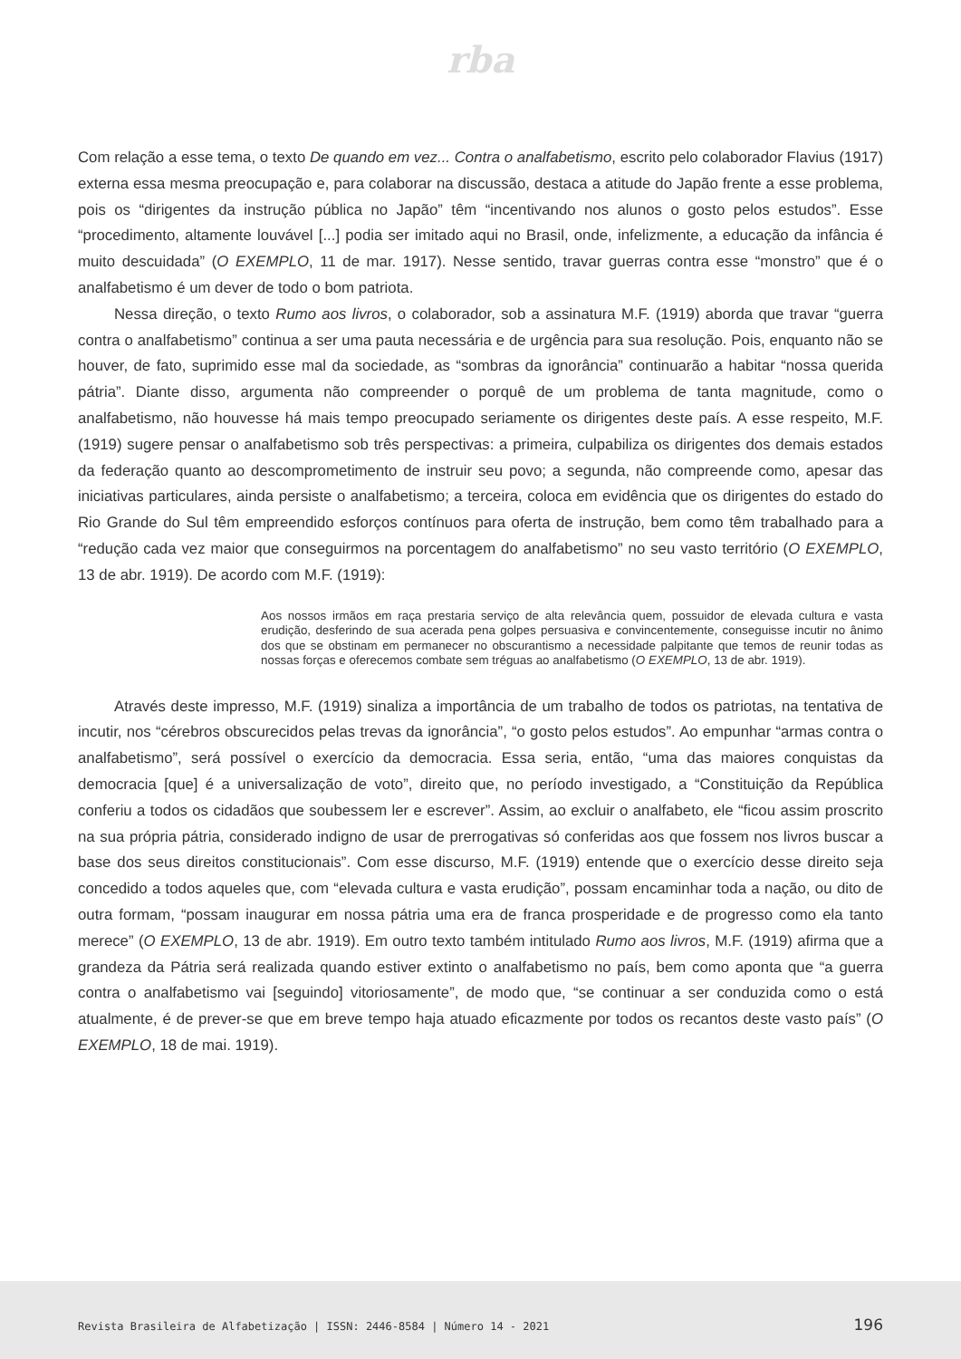rba
Com relação a esse tema, o texto De quando em vez... Contra o analfabetismo, escrito pelo colaborador Flavius (1917) externa essa mesma preocupação e, para colaborar na discussão, destaca a atitude do Japão frente a esse problema, pois os “dirigentes da instrução pública no Japão” têm “incentivando nos alunos o gosto pelos estudos”. Esse “procedimento, altamente louvável [...] podia ser imitado aqui no Brasil, onde, infelizmente, a educação da infância é muito descuidada” (O EXEMPLO, 11 de mar. 1917). Nesse sentido, travar guerras contra esse “monstro” que é o analfabetismo é um dever de todo o bom patriota.
Nessa direção, o texto Rumo aos livros, o colaborador, sob a assinatura M.F. (1919) aborda que travar “guerra contra o analfabetismo” continua a ser uma pauta necessária e de urgência para sua resolução. Pois, enquanto não se houver, de fato, suprimido esse mal da sociedade, as “sombras da ignorância” continuarão a habitar “nossa querida pátria”. Diante disso, argumenta não compreender o porquê de um problema de tanta magnitude, como o analfabetismo, não houvesse há mais tempo preocupado seriamente os dirigentes deste país. A esse respeito, M.F. (1919) sugere pensar o analfabetismo sob três perspectivas: a primeira, culpabiliza os dirigentes dos demais estados da federação quanto ao descomprometimento de instruir seu povo; a segunda, não compreende como, apesar das iniciativas particulares, ainda persiste o analfabetismo; a terceira, coloca em evidência que os dirigentes do estado do Rio Grande do Sul têm empreendido esforços contínuos para oferta de instrução, bem como têm trabalhado para a “redução cada vez maior que conseguirmos na porcentagem do analfabetismo” no seu vasto território (O EXEMPLO, 13 de abr. 1919). De acordo com M.F. (1919):
Aos nossos irmãos em raça prestaria serviço de alta relevância quem, possuidor de elevada cultura e vasta erudição, desferindo de sua acerada pena golpes persuasiva e convincentemente, conseguisse incutir no ânimo dos que se obstinam em permanecer no obscurantismo a necessidade palpitante que temos de reunir todas as nossas forças e oferecemos combate sem tréguas ao analfabetismo (O EXEMPLO, 13 de abr. 1919).
Através deste impresso, M.F. (1919) sinaliza a importância de um trabalho de todos os patriotas, na tentativa de incutir, nos “cérebros obscurecidos pelas trevas da ignorância”, “o gosto pelos estudos”. Ao empunhar “armas contra o analfabetismo”, será possível o exercício da democracia. Essa seria, então, “uma das maiores conquistas da democracia [que] é a universalização de voto”, direito que, no período investigado, a “Constituição da República conferiu a todos os cidadãos que soubessem ler e escrever”. Assim, ao excluir o analfabeto, ele “ficou assim proscrito na sua própria pátria, considerado indigno de usar de prerrogativas só conferidas aos que fossem nos livros buscar a base dos seus direitos constitucionais”. Com esse discurso, M.F. (1919) entende que o exercício desse direito seja concedido a todos aqueles que, com “elevada cultura e vasta erudição”, possam encaminhar toda a nação, ou dito de outra formam, “possam inaugurar em nossa pátria uma era de franca prosperidade e de progresso como ela tanto merece” (O EXEMPLO, 13 de abr. 1919). Em outro texto também intitulado Rumo aos livros, M.F. (1919) afirma que a grandeza da Pátria será realizada quando estiver extinto o analfabetismo no país, bem como aponta que “a guerra contra o analfabetismo vai [seguindo] vitoriosamente”, de modo que, “se continuar a ser conduzida como o está atualmente, é de prever-se que em breve tempo haja atuado eficazmente por todos os recantos deste vasto país” (O EXEMPLO, 18 de mai. 1919).
Revista Brasileira de Alfabetização | ISSN: 2446-8584 | Número 14 - 2021 196